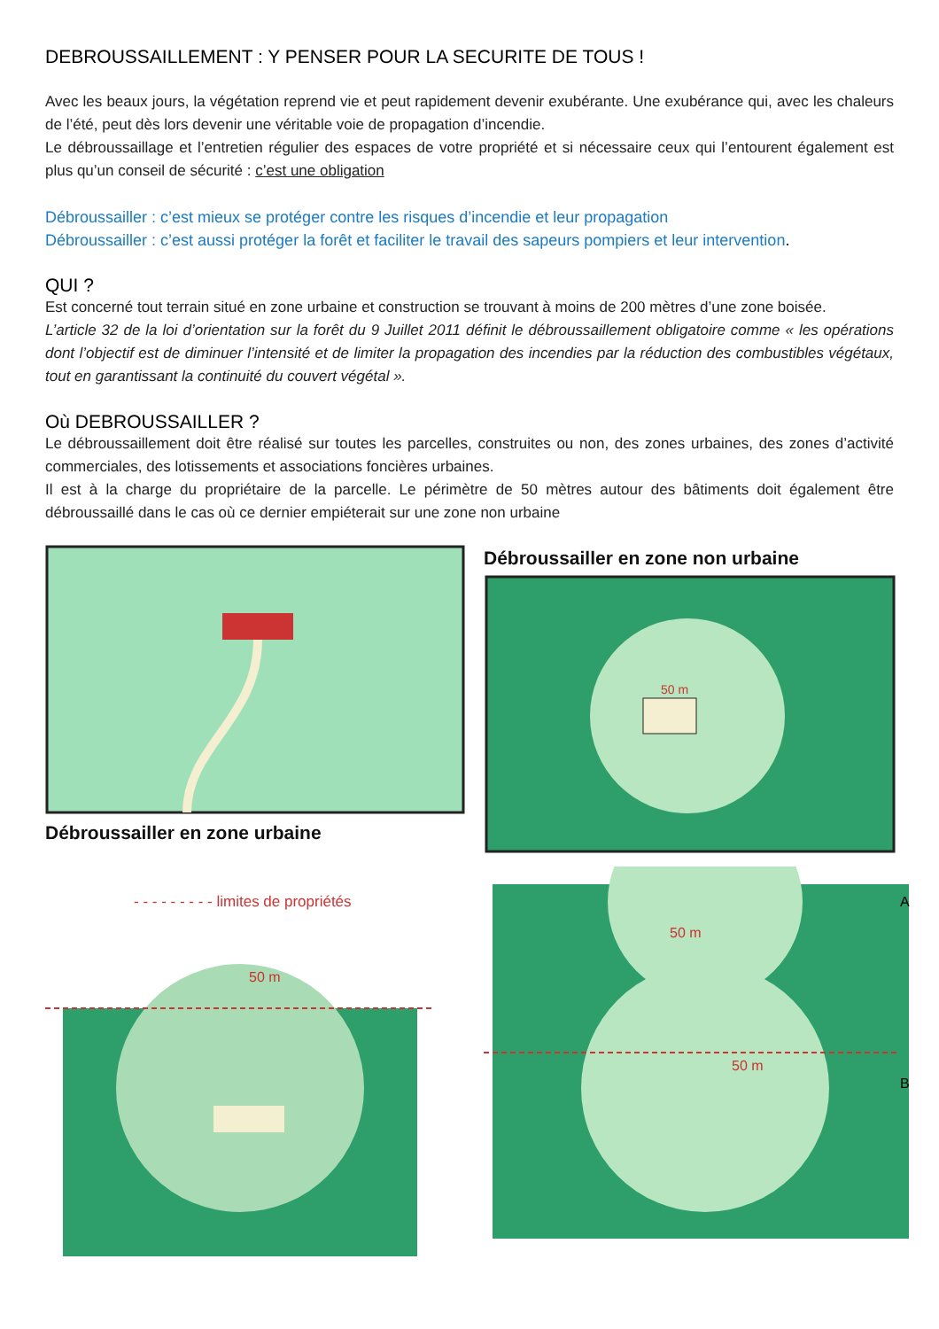DEBROUSSAILLEMENT : Y PENSER POUR LA SECURITE DE TOUS !
Avec les beaux jours, la végétation reprend vie et peut rapidement devenir exubérante. Une exubérance qui, avec les chaleurs de l’été, peut dès lors devenir une véritable voie de propagation d’incendie.
Le débroussaillage et l’entretien régulier des espaces de votre propriété et si nécessaire ceux qui l’entourent également est plus qu’un conseil de sécurité : c’est une obligation
Débroussailler : c’est mieux se protéger contre les risques d’incendie et leur propagation
Débroussailler : c’est aussi protéger la forêt et faciliter le travail des sapeurs pompiers et leur intervention.
QUI ?
Est concerné tout terrain situé en zone urbaine et construction se trouvant à moins de 200 mètres d’une zone boisée.
L’article 32 de la loi d’orientation sur la forêt du 9 Juillet 2011 définit le débroussaillement obligatoire comme « les opérations dont l’objectif est de diminuer l’intensité et de limiter la propagation des incendies par la réduction des combustibles végétaux, tout en garantissant la continuité du couvert végétal ».
Où DEBROUSSAILLER ?
Le débroussaillement doit être réalisé sur toutes les parcelles, construites ou non, des zones urbaines, des zones d’activité commerciales, des lotissements et associations foncières urbaines.
Il est à la charge du propriétaire de la parcelle. Le périmètre de 50 mètres autour des bâtiments doit également être débroussaillé dans le cas où ce dernier empiéterait sur une zone non urbaine
Débroussailler en zone urbaine
Débroussailler en zone non urbaine
50 m
- - - - - - - - - limites de propriétés
50 m
50 m
50 m
A
B